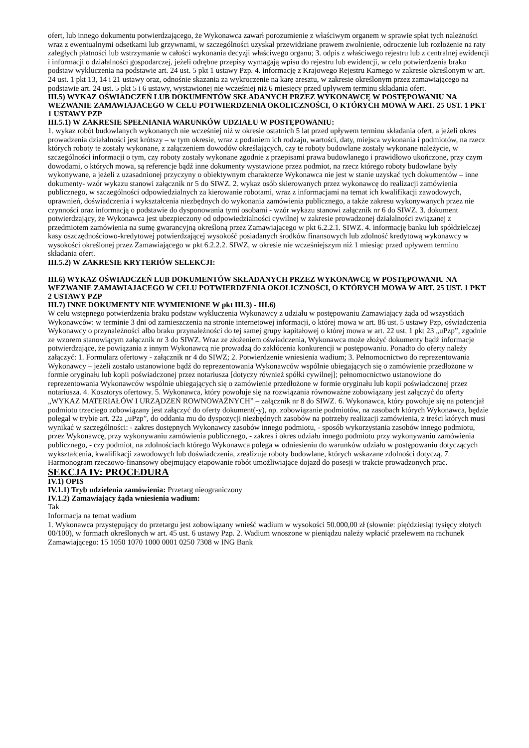ofert, lub innego dokumentu potwierdzającego, że Wykonawca zawarł porozumienie z właściwym organem w sprawie spłat tych należności wraz z ewentualnymi odsetkami lub grzywnami, w szczególności uzyskał przewidziane prawem zwolnienie, odroczenie lub rozłożenie na raty zaległych płatności lub wstrzymanie w całości wykonania decyzji właściwego organu; 3. odpis z właściwego rejestru lub z centralnej ewidencji i informacji o działalności gospodarczej, jeżeli odrębne przepisy wymagają wpisu do rejestru lub ewidencji, w celu potwierdzenia braku podstaw wykluczenia na podstawie art. 24 ust. 5 pkt 1 ustawy Pzp. 4. informację z Krajowego Rejestru Karnego w zakresie określonym w art. 24 ust. 1 pkt 13, 14 i 21 ustawy oraz, odnośnie skazania za wykroczenie na karę aresztu, w zakresie określonym przez zamawiającego na podstawie art. 24 ust. 5 pkt 5 i 6 ustawy, wystawionej nie wcześniej niż 6 miesięcy przed upływem terminu składania ofert.
III.5) WYKAZ OŚWIADCZEŃ LUB DOKUMENTÓW SKŁADANYCH PRZEZ WYKONAWCĘ W POSTĘPOWANIU NA WEZWANIE ZAMAWIAJACEGO W CELU POTWIERDZENIA OKOLICZNOŚCI, O KTÓRYCH MOWA W ART. 25 UST. 1 PKT 1 USTAWY PZP
III.5.1) W ZAKRESIE SPEŁNIANIA WARUNKÓW UDZIAŁU W POSTĘPOWANIU:
1. wykaz robót budowlanych wykonanych nie wcześniej niż w okresie ostatnich 5 lat przed upływem terminu składania ofert, a jeżeli okres prowadzenia działalności jest krótszy – w tym okresie, wraz z podaniem ich rodzaju, wartości, daty, miejsca wykonania i podmiotów, na rzecz których roboty te zostały wykonane, z załączeniem dowodów określających, czy te roboty budowlane zostały wykonane należycie, w szczególności informacji o tym, czy roboty zostały wykonane zgodnie z przepisami prawa budowlanego i prawidłowo ukończone, przy czym dowodami, o których mowa, są referencje bądź inne dokumenty wystawione przez podmiot, na rzecz którego roboty budowlane były wykonywane, a jeżeli z uzasadnionej przyczyny o obiektywnym charakterze Wykonawca nie jest w stanie uzyskać tych dokumentów – inne dokumenty- wzór wykazu stanowi załącznik nr 5 do SIWZ. 2. wykaz osób skierowanych przez wykonawcę do realizacji zamówienia publicznego, w szczególności odpowiedzialnych za kierowanie robotami, wraz z informacjami na temat ich kwalifikacji zawodowych, uprawnień, doświadczenia i wykształcenia niezbędnych do wykonania zamówienia publicznego, a także zakresu wykonywanych przez nie czynności oraz informacją o podstawie do dysponowania tymi osobami - wzór wykazu stanowi załącznik nr 6 do SIWZ. 3. dokument potwierdzający, że Wykonawca jest ubezpieczony od odpowiedzialności cywilnej w zakresie prowadzonej działalności związanej z przedmiotem zamówienia na sumę gwarancyjną określoną przez Zamawiającego w pkt 6.2.2.1. SIWZ. 4. informację banku lub spółdzielczej kasy oszczędnościowo-kredytowej potwierdzającej wysokość posiadanych środków finansowych lub zdolność kredytową wykonawcy w wysokości określonej przez Zamawiającego w pkt 6.2.2.2. SIWZ, w okresie nie wcześniejszym niż 1 miesiąc przed upływem terminu składania ofert.
III.5.2) W ZAKRESIE KRYTERIÓW SELEKCJI:
III.6) WYKAZ OŚWIADCZEŃ LUB DOKUMENTÓW SKŁADANYCH PRZEZ WYKONAWCĘ W POSTĘPOWANIU NA WEZWANIE ZAMAWIAJACEGO W CELU POTWIERDZENIA OKOLICZNOŚCI, O KTÓRYCH MOWA W ART. 25 UST. 1 PKT 2 USTAWY PZP
III.7) INNE DOKUMENTY NIE WYMIENIONE W pkt III.3) - III.6)
W celu wstępnego potwierdzenia braku podstaw wykluczenia Wykonawcy z udziału w postępowaniu Zamawiający żąda od wszystkich Wykonawców: w terminie 3 dni od zamieszczenia na stronie internetowej informacji, o której mowa w art. 86 ust. 5 ustawy Pzp, oświadczenia Wykonawcy o przynależności albo braku przynależności do tej samej grupy kapitałowej o której mowa w art. 22 ust. 1 pkt 23 „uPzp”, zgodnie ze wzorem stanowiącym załącznik nr 3 do SIWZ. Wraz ze złożeniem oświadczenia, Wykonawca może złożyć dokumenty bądź informacje potwierdzające, że powiązania z innym Wykonawcą nie prowadzą do zakłócenia konkurencji w postępowaniu. Ponadto do oferty należy załączyć: 1. Formularz ofertowy - załącznik nr 4 do SIWZ; 2. Potwierdzenie wniesienia wadium; 3. Pełnomocnictwo do reprezentowania Wykonawcy – jeżeli zostało ustanowione bądź do reprezentowania Wykonawców wspólnie ubiegających się o zamówienie przedłożone w formie oryginału lub kopii poświadczonej przez notariusza [dotyczy również spółki cywilnej]; pełnomocnictwo ustanowione do reprezentowania Wykonawców wspólnie ubiegających się o zamówienie przedłożone w formie oryginału lub kopii poświadczonej przez notariusza. 4. Kosztorys ofertowy. 5. Wykonawca, który powołuje się na rozwiązania równoważne zobowiązany jest załączyć do oferty „WYKAZ MATERIAŁÓW I URZĄDZEŃ ROWNOWAŻNYCH” – załącznik nr 8 do SIWZ. 6. Wykonawca, który powołuje się na potencjał podmiotu trzeciego zobowiązany jest załączyć do oferty dokument(-y), np. zobowiązanie podmiotów, na zasobach których Wykonawca, będzie polegał w trybie art. 22a „uPzp”, do oddania mu do dyspozycji niezbędnych zasobów na potrzeby realizacji zamówienia, z treści których musi wynikać w szczególności: - zakres dostępnych Wykonawcy zasobów innego podmiotu, - sposób wykorzystania zasobów innego podmiotu, przez Wykonawcę, przy wykonywaniu zamówienia publicznego, - zakres i okres udziału innego podmiotu przy wykonywaniu zamówienia publicznego, - czy podmiot, na zdolnościach którego Wykonawca polega w odniesieniu do warunków udziału w postępowaniu dotyczących wykształcenia, kwalifikacji zawodowych lub doświadczenia, zrealizuje roboty budowlane, których wskazane zdolności dotyczą. 7. Harmonogram rzeczowo-finansowy obejmujący etapowanie robót umożliwiające dojazd do posesji w trakcie prowadzonych prac.
SEKCJA IV: PROCEDURA
IV.1) OPIS
IV.1.1) Tryb udzielenia zamówienia: Przetarg nieograniczony
IV.1.2) Zamawiający żąda wniesienia wadium:
Tak
Informacja na temat wadium
1. Wykonawca przystępujący do przetargu jest zobowiązany wnieść wadium w wysokości 50.000,00 zł (słownie: pięćdziesiąt tysięcy złotych 00/100), w formach określonych w art. 45 ust. 6 ustawy Pzp. 2. Wadium wnoszone w pieniądzu należy wpłacić przelewem na rachunek Zamawiającego: 15 1050 1070 1000 0001 0250 7308 w ING Bank